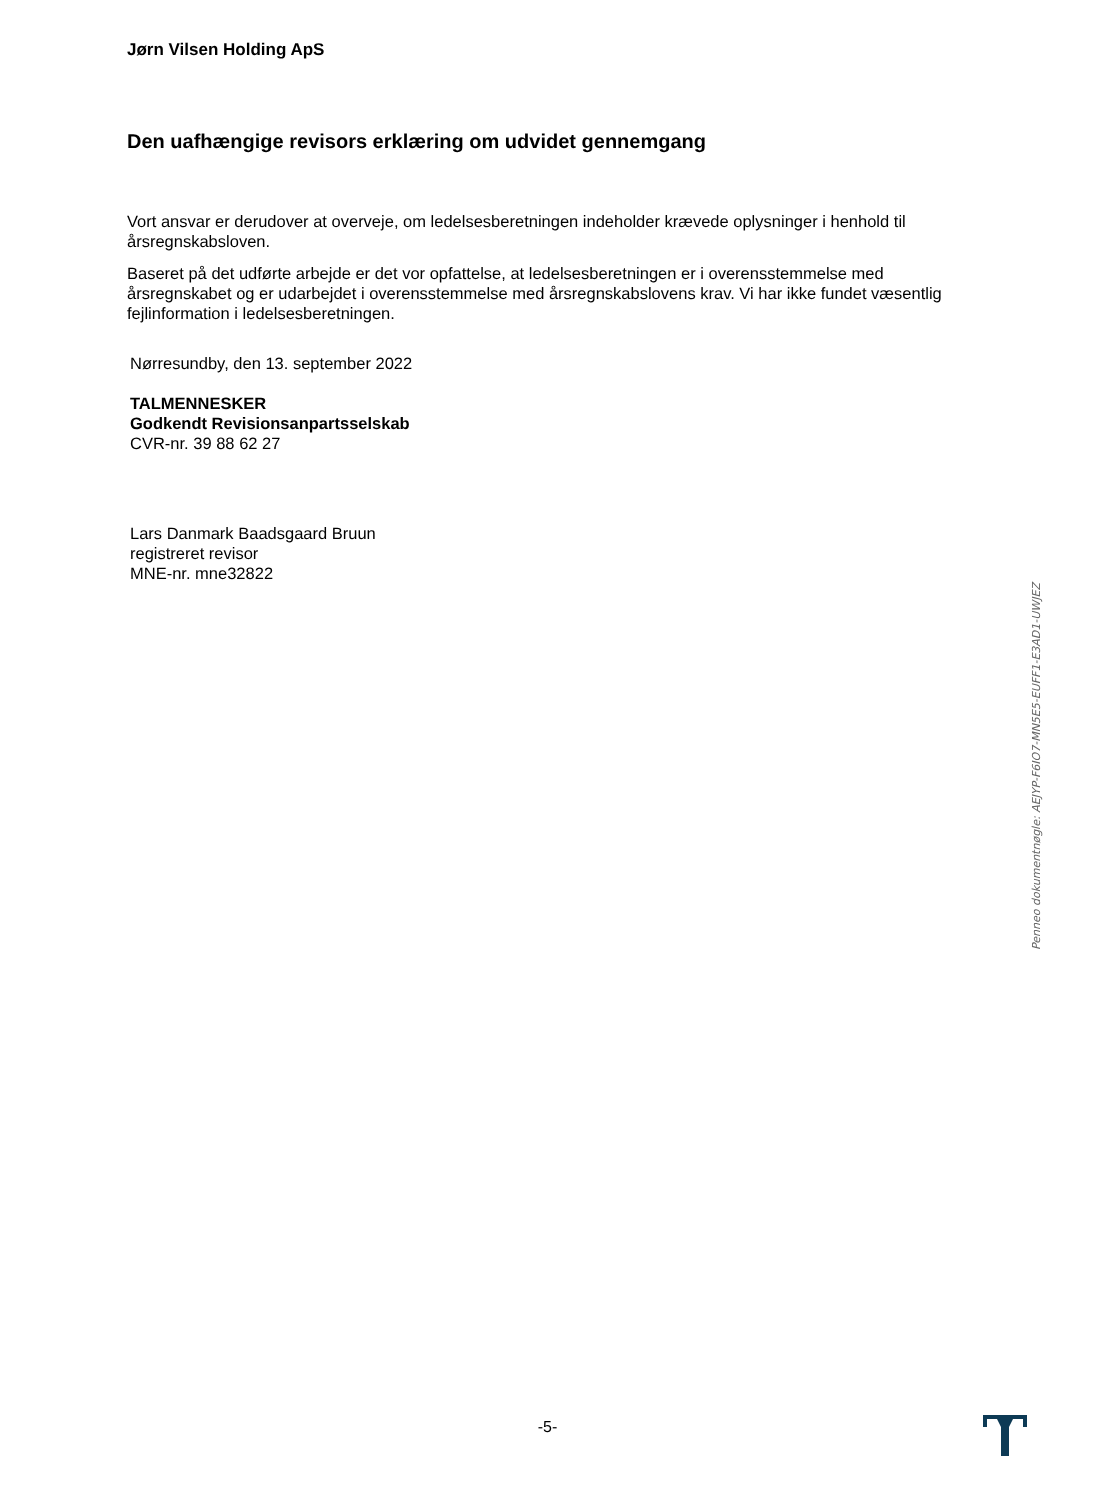Jørn Vilsen Holding ApS
Den uafhængige revisors erklæring om udvidet gennemgang
Vort ansvar er derudover at overveje, om ledelsesberetningen indeholder krævede oplysninger i henhold til årsregnskabsloven.
Baseret på det udførte arbejde er det vor opfattelse, at ledelsesberetningen er i overensstemmelse med årsregnskabet og er udarbejdet i overensstemmelse med årsregnskabslovens krav. Vi har ikke fundet væsentlig fejlinformation i ledelsesberetningen.
Nørresundby, den 13. september 2022
TALMENNESKER
Godkendt Revisionsanpartsselskab
CVR-nr. 39 88 62 27
Lars Danmark Baadsgaard Bruun
registreret revisor
MNE-nr. mne32822
Penneo dokumentnøgle: AEJYP-F6IO7-MN5E5-EUFF1-E3AD1-UWJEZ
-5-